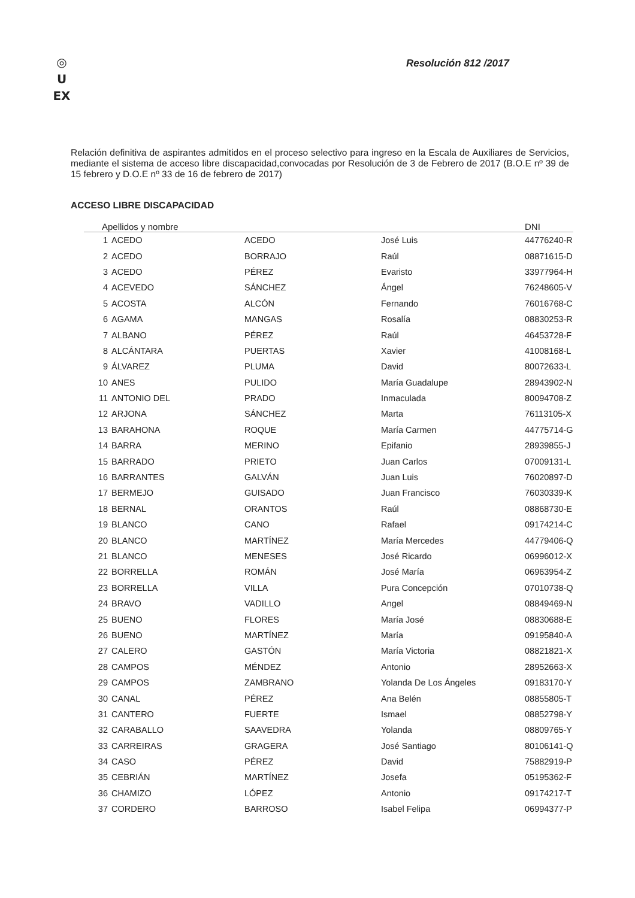◎
U
EX
Resolución 812 /2017
Relación definitiva de aspirantes admitidos en el proceso selectivo para ingreso en la Escala de Auxiliares de Servicios, mediante el sistema de acceso libre discapacidad,convocadas por Resolución de 3 de Febrero de 2017 (B.O.E nº 39 de 15 febrero y D.O.E nº 33 de 16 de febrero de 2017)
ACCESO LIBRE DISCAPACIDAD
| Apellidos y nombre | | | | DNI |
| --- | --- | --- | --- | --- |
| 1 | ACEDO | ACEDO | José Luis | 44776240-R |
| 2 | ACEDO | BORRAJO | Raúl | 08871615-D |
| 3 | ACEDO | PÉREZ | Evaristo | 33977964-H |
| 4 | ACEVEDO | SÁNCHEZ | Ángel | 76248605-V |
| 5 | ACOSTA | ALCÓN | Fernando | 76016768-C |
| 6 | AGAMA | MANGAS | Rosalía | 08830253-R |
| 7 | ALBANO | PÉREZ | Raúl | 46453728-F |
| 8 | ALCÁNTARA | PUERTAS | Xavier | 41008168-L |
| 9 | ÁLVAREZ | PLUMA | David | 80072633-L |
| 10 | ANES | PULIDO | María Guadalupe | 28943902-N |
| 11 | ANTONIO DEL | PRADO | Inmaculada | 80094708-Z |
| 12 | ARJONA | SÁNCHEZ | Marta | 76113105-X |
| 13 | BARAHONA | ROQUE | María Carmen | 44775714-G |
| 14 | BARRA | MERINO | Epifanio | 28939855-J |
| 15 | BARRADO | PRIETO | Juan Carlos | 07009131-L |
| 16 | BARRANTES | GALVÁN | Juan Luis | 76020897-D |
| 17 | BERMEJO | GUISADO | Juan Francisco | 76030339-K |
| 18 | BERNAL | ORANTOS | Raúl | 08868730-E |
| 19 | BLANCO | CANO | Rafael | 09174214-C |
| 20 | BLANCO | MARTÍNEZ | María Mercedes | 44779406-Q |
| 21 | BLANCO | MENESES | José Ricardo | 06996012-X |
| 22 | BORRELLA | ROMÁN | José María | 06963954-Z |
| 23 | BORRELLA | VILLA | Pura Concepción | 07010738-Q |
| 24 | BRAVO | VADILLO | Angel | 08849469-N |
| 25 | BUENO | FLORES | María José | 08830688-E |
| 26 | BUENO | MARTÍNEZ | María | 09195840-A |
| 27 | CALERO | GASTÓN | María Victoria | 08821821-X |
| 28 | CAMPOS | MÉNDEZ | Antonio | 28952663-X |
| 29 | CAMPOS | ZAMBRANO | Yolanda De Los Ángeles | 09183170-Y |
| 30 | CANAL | PÉREZ | Ana Belén | 08855805-T |
| 31 | CANTERO | FUERTE | Ismael | 08852798-Y |
| 32 | CARABALLO | SAAVEDRA | Yolanda | 08809765-Y |
| 33 | CARREIRAS | GRAGERA | José Santiago | 80106141-Q |
| 34 | CASO | PÉREZ | David | 75882919-P |
| 35 | CEBRIÁN | MARTÍNEZ | Josefa | 05195362-F |
| 36 | CHAMIZO | LÓPEZ | Antonio | 09174217-T |
| 37 | CORDERO | BARROSO | Isabel Felipa | 06994377-P |